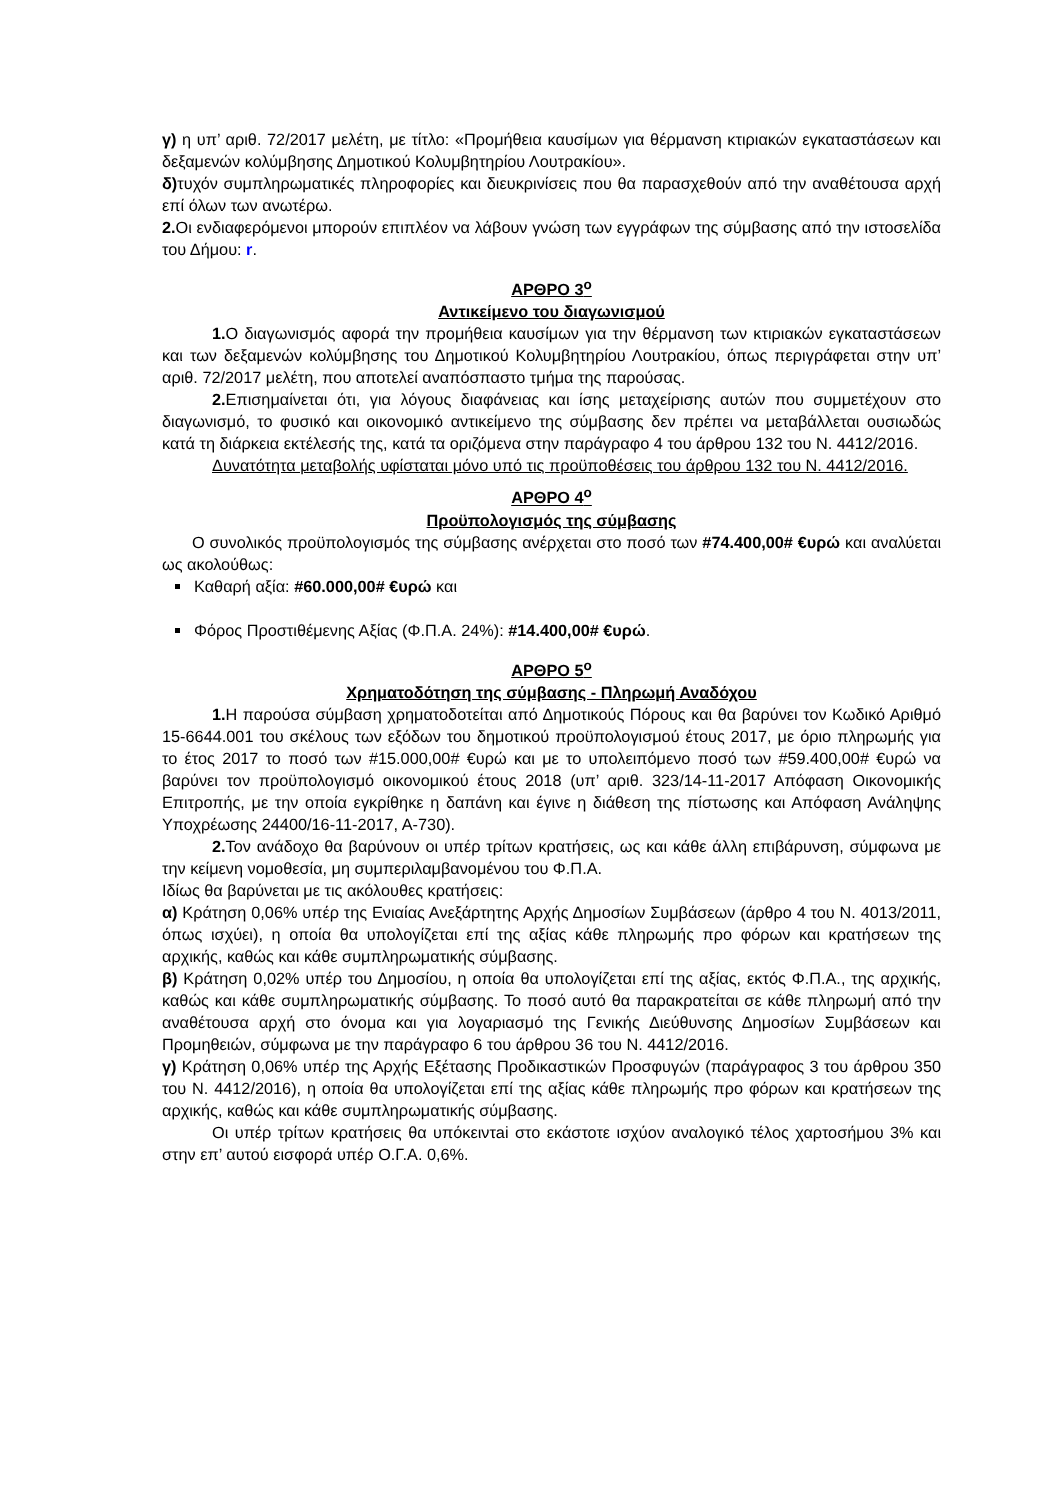γ) η υπ’ αριθ. 72/2017 μελέτη, με τίτλο: «Προμήθεια καυσίμων για θέρμανση κτιριακών εγκαταστάσεων και δεξαμενών κολύμβησης Δημοτικού Κολυμβητηρίου Λουτρακίου».
δ) τυχόν συμπληρωματικές πληροφορίες και διευκρινίσεις που θα παρασχεθούν από την αναθέτουσα αρχή επί όλων των ανωτέρω.
2. Οι ενδιαφερόμενοι μπορούν επιπλέον να λάβουν γνώση των εγγράφων της σύμβασης από την ιστοσελίδα του Δήμου: r.
ΑΡΘΡΟ 3<sup>ο</sup>
Αντικείμενο του διαγωνισμού
1. Ο διαγωνισμός αφορά την προμήθεια καυσίμων για την θέρμανση των κτιριακών εγκαταστάσεων και των δεξαμενών κολύμβησης του Δημοτικού Κολυμβητηρίου Λουτρακίου, όπως περιγράφεται στην υπ’ αριθ. 72/2017 μελέτη, που αποτελεί αναπόσπαστο τμήμα της παρούσας.
2. Επισημαίνεται ότι, για λόγους διαφάνειας και ίσης μεταχείρισης αυτών που συμμετέχουν στο διαγωνισμό, το φυσικό και οικονομικό αντικείμενο της σύμβασης δεν πρέπει να μεταβάλλεται ουσιωδώς κατά τη διάρκεια εκτέλεσής της, κατά τα οριζόμενα στην παράγραφο 4 του άρθρου 132 του Ν. 4412/2016.
Δυνατότητα μεταβολής υφίσταται μόνο υπό τις προϋποθέσεις του άρθρου 132 του Ν. 4412/2016.
ΑΡΘΡΟ 4<sup>ο</sup>
Προϋπολογισμός της σύμβασης
Ο συνολικός προϋπολογισμός της σύμβασης ανέρχεται στο ποσό των #74.400,00# €υρώ και αναλύεται ως ακολούθως:
Καθαρή αξία: #60.000,00# €υρώ και
Φόρος Προστιθέμενης Αξίας (Φ.Π.Α. 24%): #14.400,00# €υρώ.
ΑΡΘΡΟ 5<sup>ο</sup>
Χρηματοδότηση της σύμβασης - Πληρωμή Αναδόχου
1. Η παρούσα σύμβαση χρηματοδοτείται από Δημοτικούς Πόρους και θα βαρύνει τον Κωδικό Αριθμό 15-6644.001 του σκέλους των εξόδων του δημοτικού προϋπολογισμού έτους 2017, με όριο πληρωμής για το έτος 2017 το ποσό των #15.000,00# €υρώ και με το υπολειπόμενο ποσό των #59.400,00# €υρώ να βαρύνει τον προϋπολογισμό οικονομικού έτους 2018 (υπ’ αριθ. 323/14-11-2017 Απόφαση Οικονομικής Επιτροπής, με την οποία εγκρίθηκε η δαπάνη και έγινε η διάθεση της πίστωσης και Απόφαση Ανάληψης Υποχρέωσης 24400/16-11-2017, Α-730).
2. Τον ανάδοχο θα βαρύνουν οι υπέρ τρίτων κρατήσεις, ως και κάθε άλλη επιβάρυνση, σύμφωνα με την κείμενη νομοθεσία, μη συμπεριλαμβανομένου του Φ.Π.Α.
Ιδίως θα βαρύνεται με τις ακόλουθες κρατήσεις:
α) Κράτηση 0,06% υπέρ της Ενιαίας Ανεξάρτητης Αρχής Δημοσίων Συμβάσεων (άρθρο 4 του Ν. 4013/2011, όπως ισχύει), η οποία θα υπολογίζεται επί της αξίας κάθε πληρωμής προ φόρων και κρατήσεων της αρχικής, καθώς και κάθε συμπληρωματικής σύμβασης.
β) Κράτηση 0,02% υπέρ του Δημοσίου, η οποία θα υπολογίζεται επί της αξίας, εκτός Φ.Π.Α., της αρχικής, καθώς και κάθε συμπληρωματικής σύμβασης. Το ποσό αυτό θα παρακρατείται σε κάθε πληρωμή από την αναθέτουσα αρχή στο όνομα και για λογαριασμό της Γενικής Διεύθυνσης Δημοσίων Συμβάσεων και Προμηθειών, σύμφωνα με την παράγραφο 6 του άρθρου 36 του Ν. 4412/2016.
γ) Κράτηση 0,06% υπέρ της Αρχής Εξέτασης Προδικαστικών Προσφυγών (παράγραφος 3 του άρθρου 350 του Ν. 4412/2016), η οποία θα υπολογίζεται επί της αξίας κάθε πληρωμής προ φόρων και κρατήσεων της αρχικής, καθώς και κάθε συμπληρωματικής σύμβασης.
Οι υπέρ τρίτων κρατήσεις θα υπόκειντai στο εκάστοτε ισχύον αναλογικό τέλος χαρτοσήμου 3% και στην επ’ αυτού εισφορά υπέρ Ο.Γ.Α. 0,6%.